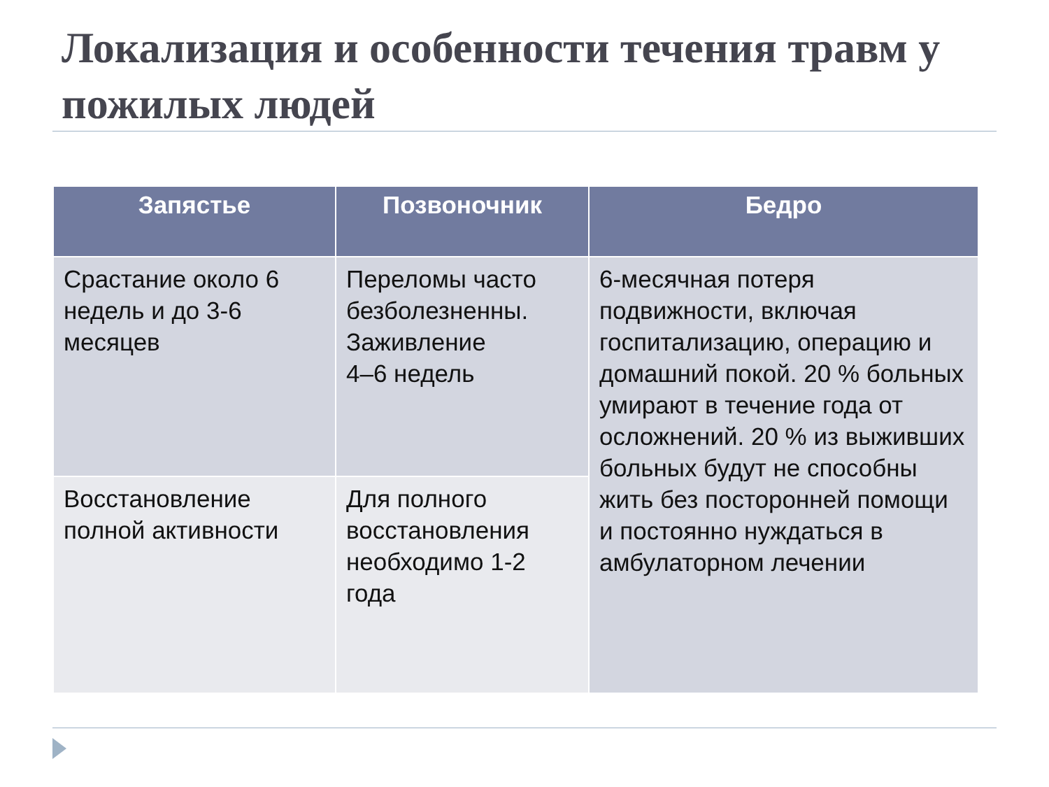Локализация и особенности течения травм у пожилых людей
| Запястье | Позвоночник | Бедро |
| --- | --- | --- |
| Срастание около 6 недель и до 3-6 месяцев | Переломы часто безболезненны. Заживление 4–6 недель | 6-месячная потеря подвижности, включая госпитализацию, операцию и домашний покой. 20 % больных умирают в течение года от осложнений. 20 % из выживших больных будут не способны жить без посторонней помощи и постоянно нуждаться в амбулаторном лечении |
| Восстановление полной активности | Для полного восстановления необходимо 1-2 года | |